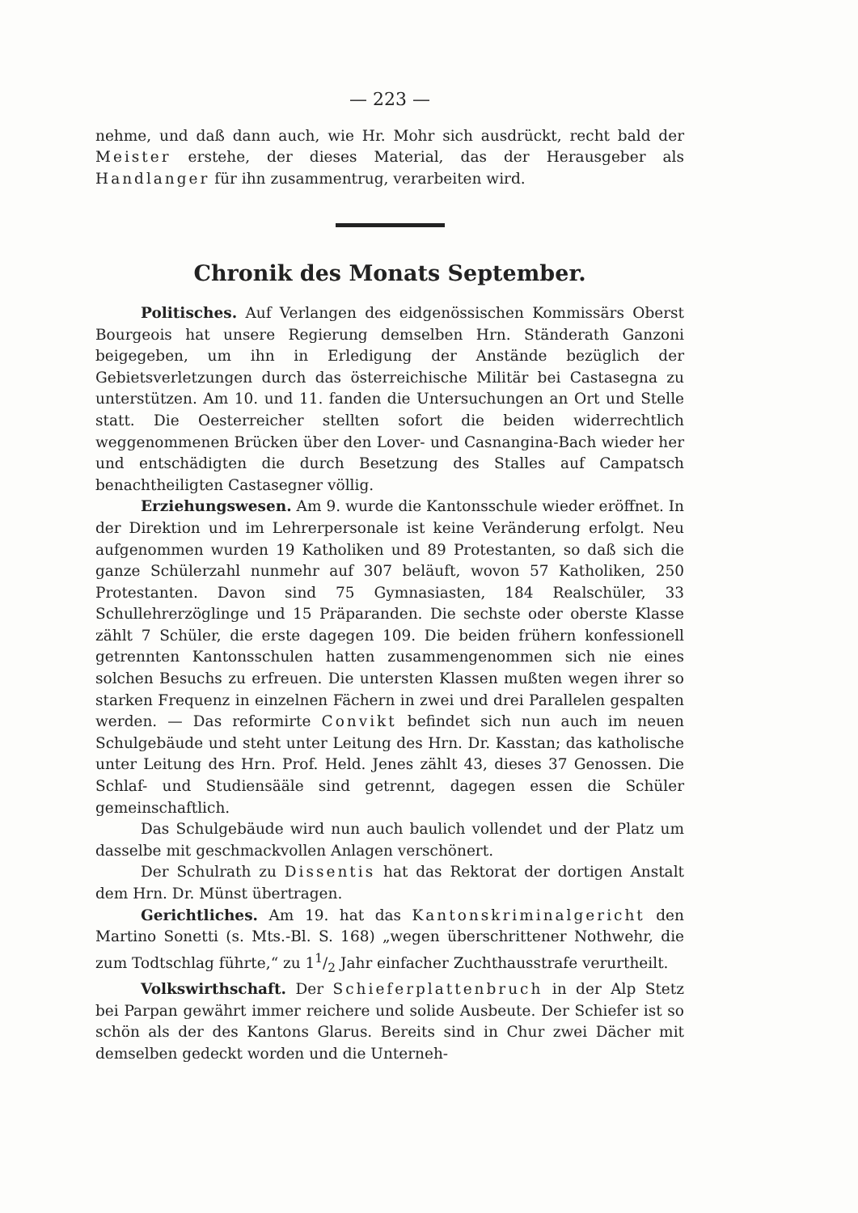— 223 —
nehme, und daß dann auch, wie Hr. Mohr sich ausdrückt, recht bald der Meister erstehe, der dieses Material, das der Herausgeber als Handlanger für ihn zusammentrug, verarbeiten wird.
Chronik des Monats September.
Politisches. Auf Verlangen des eidgenössischen Kommissärs Oberst Bourgeois hat unsere Regierung demselben Hrn. Ständerath Ganzoni beigegeben, um ihn in Erledigung der Anstände bezüglich der Gebietsverletzungen durch das österreichische Militär bei Castasegna zu unterstützen. Am 10. und 11. fanden die Untersuchungen an Ort und Stelle statt. Die Oesterreicher stellten sofort die beiden widerrechtlich weggenommenen Brücken über den Lover- und Casnangina-Bach wieder her und entschädigten die durch Besetzung des Stalles auf Campatsch benachtheiligten Castasegner völlig.
Erziehungswesen. Am 9. wurde die Kantonsschule wieder eröffnet. In der Direktion und im Lehrerpersonale ist keine Veränderung erfolgt. Neu aufgenommen wurden 19 Katholiken und 89 Protestanten, so daß sich die ganze Schülerzahl nunmehr auf 307 beläuft, wovon 57 Katholiken, 250 Protestanten. Davon sind 75 Gymnasiasten, 184 Realschüler, 33 Schullehrerzöglinge und 15 Präparanden. Die sechste oder oberste Klasse zählt 7 Schüler, die erste dagegen 109. Die beiden frühern konfessionell getrennten Kantonsschulen hatten zusammengenommen sich nie eines solchen Besuchs zu erfreuen. Die untersten Klassen mußten wegen ihrer so starken Frequenz in einzelnen Fächern in zwei und drei Parallelen gespalten werden. — Das reformirte Convikt befindet sich nun auch im neuen Schulgebäude und steht unter Leitung des Hrn. Dr. Kasstan; das katholische unter Leitung des Hrn. Prof. Held. Jenes zählt 43, dieses 37 Genossen. Die Schlaf- und Studiensääle sind getrennt, dagegen essen die Schüler gemeinschaftlich.
Das Schulgebäude wird nun auch baulich vollendet und der Platz um dasselbe mit geschmackvollen Anlagen verschönert.
Der Schulrath zu Dissentis hat das Rektorat der dortigen Anstalt dem Hrn. Dr. Münst übertragen.
Gerichtliches. Am 19. hat das Kantonskriminalgericht den Martino Sonetti (s. Mts.-Bl. S. 168) „wegen überschrittener Nothwehr, die zum Todtschlag führte,“ zu 11/2 Jahr einfacher Zuchthausstrafe verurtheilt.
Volkswirthschaft. Der Schieferplattenbruch in der Alp Stetz bei Parpan gewährt immer reichere und solide Ausbeute. Der Schiefer ist so schön als der des Kantons Glarus. Bereits sind in Chur zwei Dächer mit demselben gedeckt worden und die Unterneh-